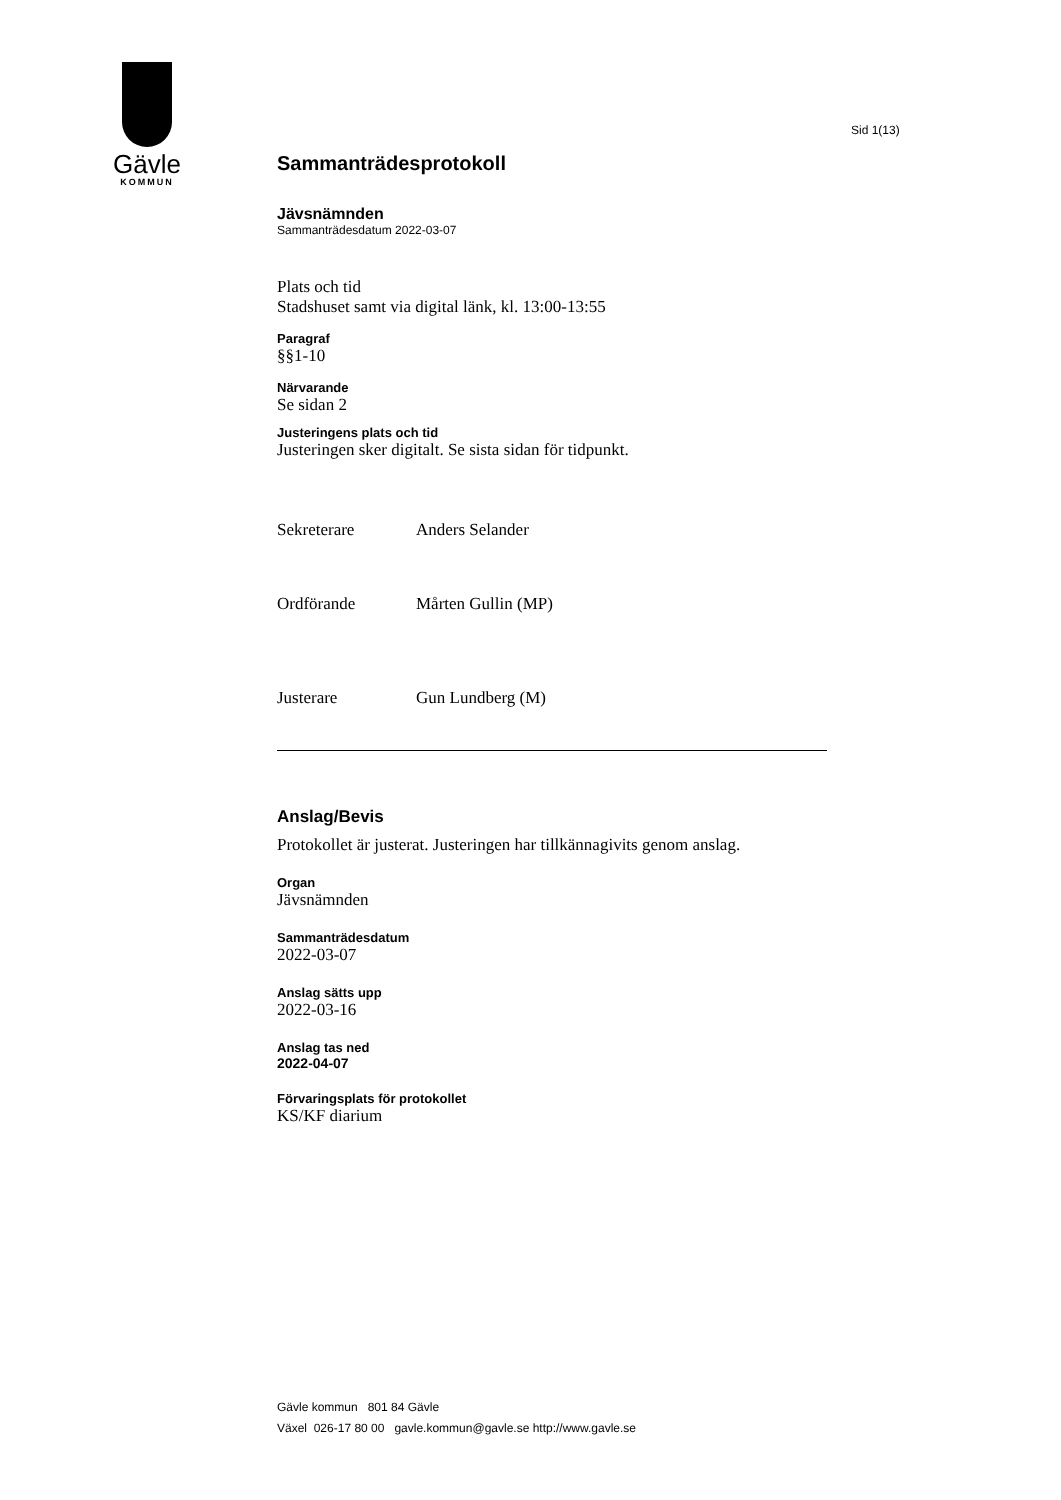Gävle
KOMMUN
Sid 1(13)
Sammanträdesprotokoll
Jävsnämnden
Sammanträdesdatum 2022-03-07
Plats och tid
Stadshuset samt via digital länk, kl. 13:00-13:55
Paragraf
§§1-10
Närvarande
Se sidan 2
Justeringens plats och tid
Justeringen sker digitalt. Se sista sidan för tidpunkt.
Sekreterare Anders Selander
Ordförande Mårten Gullin (MP)
Justerare Gun Lundberg (M)
Anslag/Bevis
Protokollet är justerat. Justeringen har tillkännagivits genom anslag.
Organ
Jävsnämnden
Sammanträdesdatum
2022-03-07
Anslag sätts upp
2022-03-16
Anslag tas ned
2022-04-07
Förvaringsplats för protokollet
KS/KF diarium
Gävle kommun 801 84 Gävle
Växel 026-17 80 00 gavle.kommun@gavle.se http://www.gavle.se